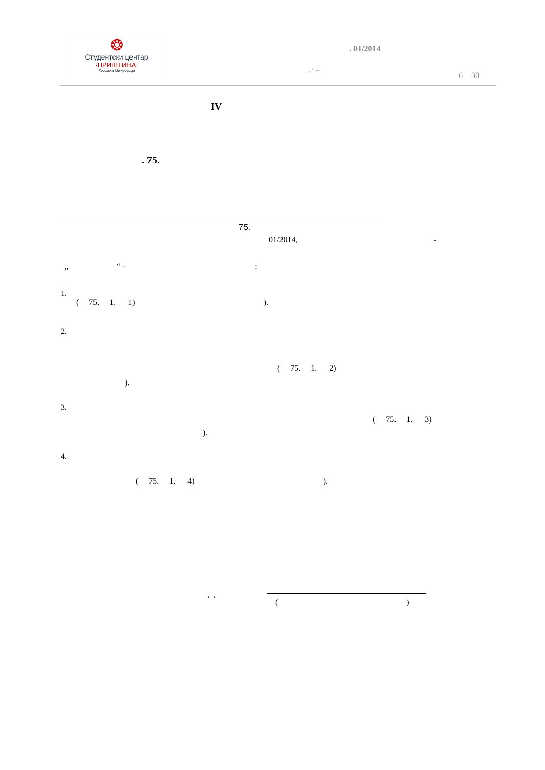❂
Студентски центар
·ПРИШТИНА·
Косовска Митровица
. 01/2014
„ “ –
6 30
IV
. 75.
75.
01/2014, -
„ “ –:
1.
( 75. 1. 1)).
2.
( 75. 1. 2)
).
3.
( 75. 1. 3)
).
4.
( 75. 1. 4)).
. .
()